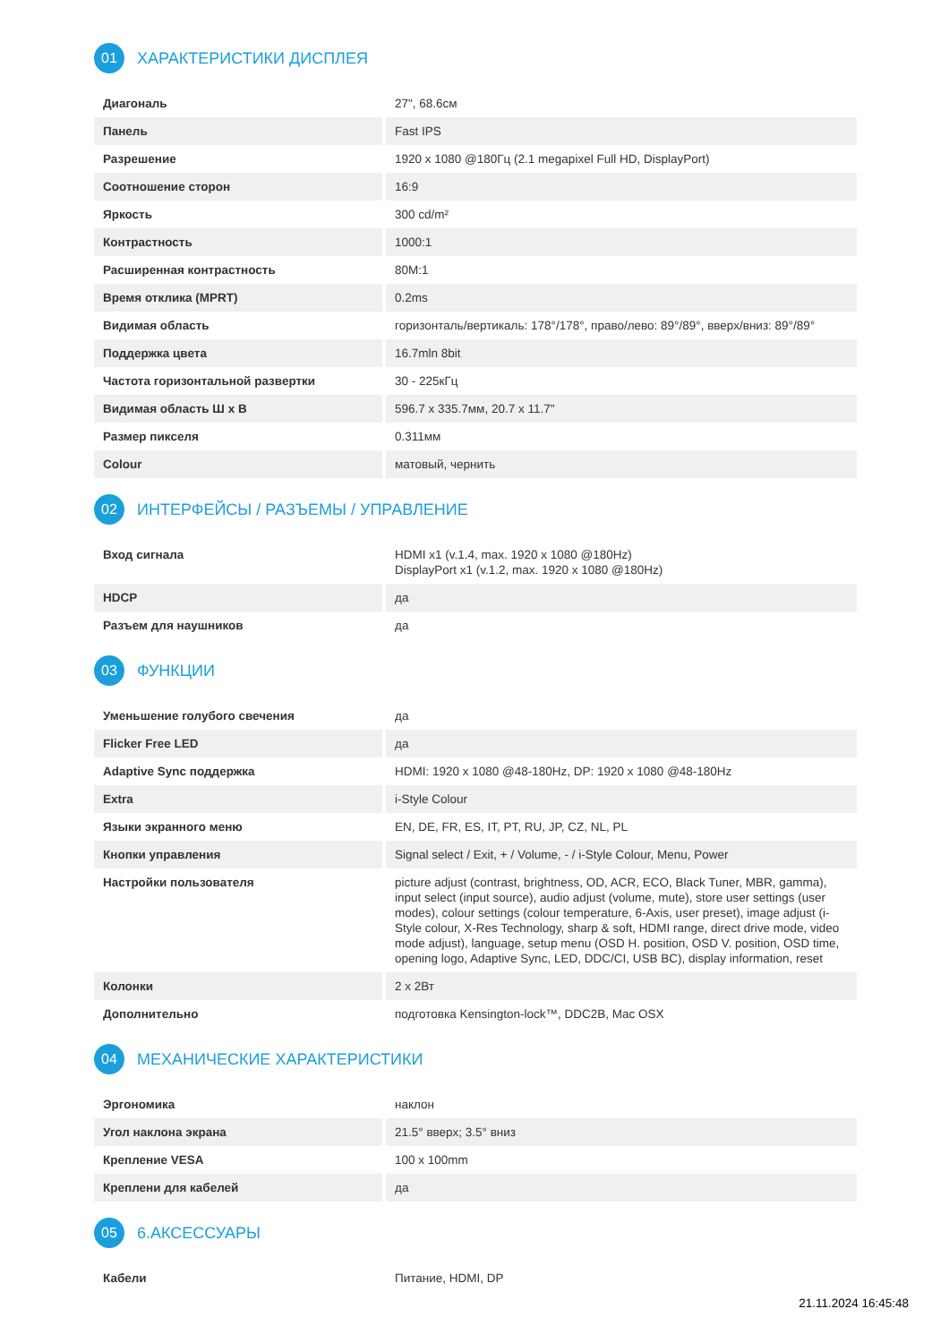01 ХАРАКТЕРИСТИКИ ДИСПЛЕЯ
| Диагональ | 27", 68.6см |
| Панель | Fast IPS |
| Разрешение | 1920 x 1080 @180Гц (2.1 megapixel Full HD, DisplayPort) |
| Соотношение сторон | 16:9 |
| Яркость | 300 cd/m² |
| Контрастность | 1000:1 |
| Расширенная контрастность | 80M:1 |
| Время отклика (MPRT) | 0.2ms |
| Видимая область | горизонталь/вертикаль: 178°/178°, право/лево: 89°/89°, вверх/вниз: 89°/89° |
| Поддержка цвета | 16.7mln 8bit |
| Частота горизонтальной развертки | 30 - 225кГц |
| Видимая область Ш x В | 596.7 x 335.7мм, 20.7 x 11.7" |
| Размер пикселя | 0.311мм |
| Colour | матовый, чернить |
02 ИНТЕРФЕЙСЫ / РАЗЪЕМЫ / УПРАВЛЕНИЕ
| Вход сигнала | HDMI x1 (v.1.4, max. 1920 x 1080 @180Hz) DisplayPort x1 (v.1.2, max. 1920 x 1080 @180Hz) |
| HDCP | да |
| Разъем для наушников | да |
03 ФУНКЦИИ
| Уменьшение голубого свечения | да |
| Flicker Free LED | да |
| Adaptive Sync поддержка | HDMI: 1920 x 1080 @48-180Hz, DP: 1920 x 1080 @48-180Hz |
| Extra | i-Style Colour |
| Языки экранного меню | EN, DE, FR, ES, IT, PT, RU, JP, CZ, NL, PL |
| Кнопки управления | Signal select / Exit, + / Volume, - / i-Style Colour, Menu, Power |
| Настройки пользователя | picture adjust (contrast, brightness, OD, ACR, ECO, Black Tuner, MBR, gamma), input select (input source), audio adjust (volume, mute), store user settings (user modes), colour settings (colour temperature, 6-Axis, user preset), image adjust (i-Style colour, X-Res Technology, sharp & soft, HDMI range, direct drive mode, video mode adjust), language, setup menu (OSD H. position, OSD V. position, OSD time, opening logo, Adaptive Sync, LED, DDC/CI, USB BC), display information, reset |
| Колонки | 2 x 2Вт |
| Дополнительно | подготовка Kensington-lock™, DDC2B, Mac OSX |
04 МЕХАНИЧЕСКИЕ ХАРАКТЕРИСТИКИ
| Эргономика | наклон |
| Угол наклона экрана | 21.5° вверх; 3.5° вниз |
| Крепление VESA | 100 x 100mm |
| Креплени для кабелей | да |
05 6.АКСЕССУАРЫ
| Кабели | Питание, HDMI, DP |
21.11.2024 16:45:48